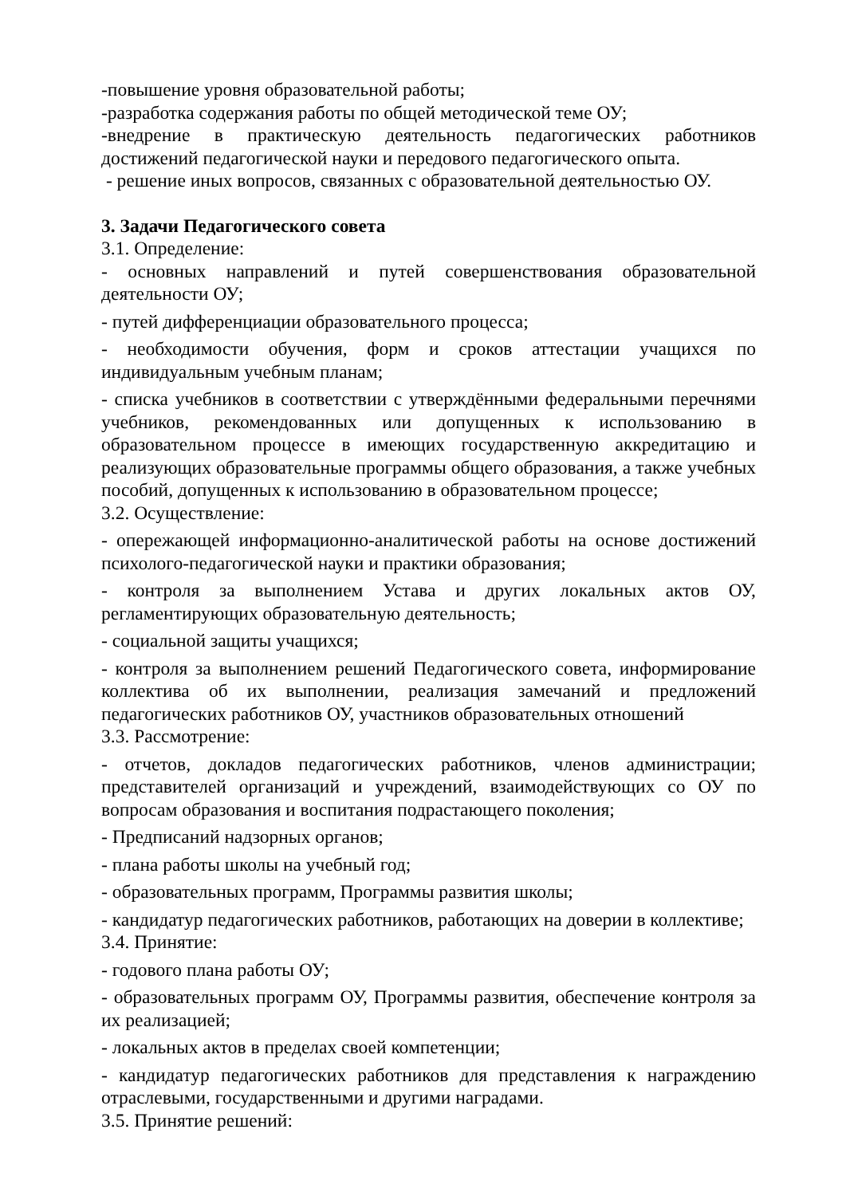-повышение уровня образовательной работы;
-разработка содержания работы по общей методической теме ОУ;
-внедрение в практическую деятельность педагогических работников достижений педагогической науки и передового педагогического опыта.
- решение иных вопросов, связанных с образовательной деятельностью ОУ.
3. Задачи Педагогического совета
3.1. Определение:
- основных направлений и путей совершенствования образовательной деятельности ОУ;
- путей дифференциации образовательного процесса;
- необходимости обучения, форм и сроков аттестации учащихся по индивидуальным учебным планам;
- списка учебников в соответствии с утверждёнными федеральными перечнями учебников, рекомендованных или допущенных к использованию в образовательном процессе в имеющих государственную аккредитацию и реализующих образовательные программы общего образования, а также учебных пособий, допущенных к использованию в образовательном процессе;
3.2. Осуществление:
- опережающей информационно-аналитической работы на основе достижений психолого-педагогической науки и практики образования;
- контроля за выполнением Устава и других локальных актов ОУ, регламентирующих образовательную деятельность;
- социальной защиты учащихся;
- контроля за выполнением решений Педагогического совета, информирование коллектива об их выполнении, реализация замечаний и предложений педагогических работников ОУ, участников образовательных отношений
3.3. Рассмотрение:
- отчетов, докладов педагогических работников, членов администрации; представителей организаций и учреждений, взаимодействующих со ОУ по вопросам образования и воспитания подрастающего поколения;
- Предписаний надзорных органов;
- плана работы школы на учебный год;
- образовательных программ, Программы развития школы;
- кандидатур педагогических работников, работающих на доверии в коллективе;
3.4. Принятие:
- годового плана работы ОУ;
- образовательных программ ОУ, Программы развития, обеспечение контроля за их реализацией;
- локальных актов в пределах своей компетенции;
- кандидатур педагогических работников для представления к награждению отраслевыми, государственными и другими наградами.
3.5. Принятие решений: